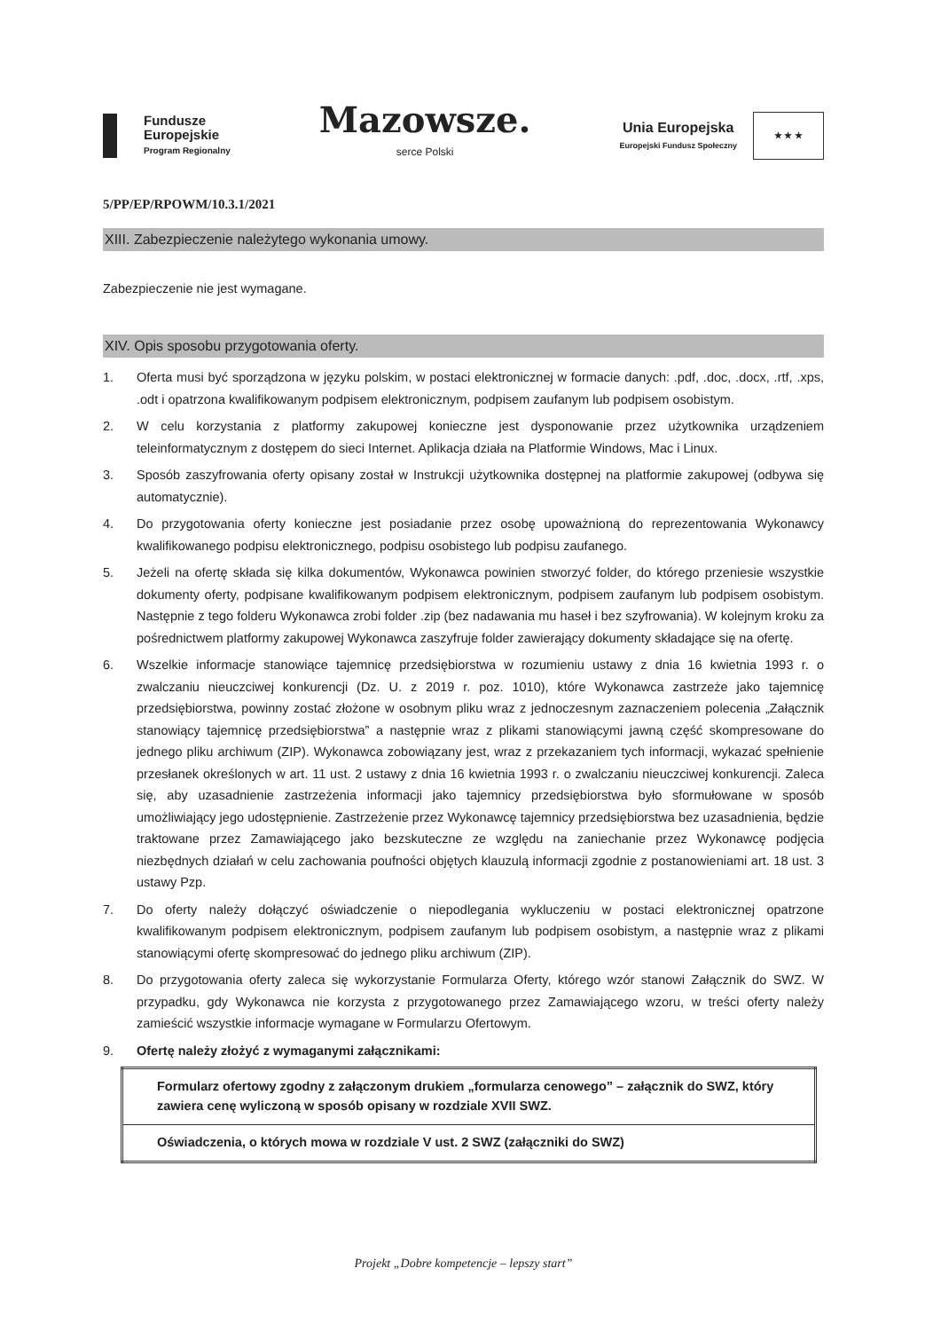Fundusze
Europejskie
Program Regionalny
Mazowsze.
serce Polski
Unia Europejska
Europejski Fundusz Społeczny
★ ★ ★
5/PP/EP/RPOWM/10.3.1/2021
XIII. Zabezpieczenie należytego wykonania umowy.
Zabezpieczenie nie jest wymagane.
XIV. Opis sposobu przygotowania oferty.
1. Oferta musi być sporządzona w języku polskim, w postaci elektronicznej w formacie danych: .pdf, .doc, .docx, .rtf, .xps, .odt i opatrzona kwalifikowanym podpisem elektronicznym, podpisem zaufanym lub podpisem osobistym.
2. W celu korzystania z platformy zakupowej konieczne jest dysponowanie przez użytkownika urządzeniem teleinformatycznym z dostępem do sieci Internet. Aplikacja działa na Platformie Windows, Mac i Linux.
3. Sposób zaszyfrowania oferty opisany został w Instrukcji użytkownika dostępnej na platformie zakupowej (odbywa się automatycznie).
4. Do przygotowania oferty konieczne jest posiadanie przez osobę upoważnioną do reprezentowania Wykonawcy kwalifikowanego podpisu elektronicznego, podpisu osobistego lub podpisu zaufanego.
5. Jeżeli na ofertę składa się kilka dokumentów, Wykonawca powinien stworzyć folder, do którego przeniesie wszystkie dokumenty oferty, podpisane kwalifikowanym podpisem elektronicznym, podpisem zaufanym lub podpisem osobistym. Następnie z tego folderu Wykonawca zrobi folder .zip (bez nadawania mu haseł i bez szyfrowania). W kolejnym kroku za pośrednictwem platformy zakupowej Wykonawca zaszyfruje folder zawierający dokumenty składające się na ofertę.
6. Wszelkie informacje stanowiące tajemnicę przedsiębiorstwa w rozumieniu ustawy z dnia 16 kwietnia 1993 r. o zwalczaniu nieuczciwej konkurencji (Dz. U. z 2019 r. poz. 1010), które Wykonawca zastrzeże jako tajemnicę przedsiębiorstwa, powinny zostać złożone w osobnym pliku wraz z jednoczesnym zaznaczeniem polecenia „Załącznik stanowiący tajemnicę przedsiębiorstwa” a następnie wraz z plikami stanowiącymi jawną część skompresowane do jednego pliku archiwum (ZIP). Wykonawca zobowiązany jest, wraz z przekazaniem tych informacji, wykazać spełnienie przesłanek określonych w art. 11 ust. 2 ustawy z dnia 16 kwietnia 1993 r. o zwalczaniu nieuczciwej konkurencji. Zaleca się, aby uzasadnienie zastrzeżenia informacji jako tajemnicy przedsiębiorstwa było sformułowane w sposób umożliwiający jego udostępnienie. Zastrzeżenie przez Wykonawcę tajemnicy przedsiębiorstwa bez uzasadnienia, będzie traktowane przez Zamawiającego jako bezskuteczne ze względu na zaniechanie przez Wykonawcę podjęcia niezbędnych działań w celu zachowania poufności objętych klauzulą informacji zgodnie z postanowieniami art. 18 ust. 3 ustawy Pzp.
7. Do oferty należy dołączyć oświadczenie o niepodlegania wykluczeniu w postaci elektronicznej opatrzone kwalifikowanym podpisem elektronicznym, podpisem zaufanym lub podpisem osobistym, a następnie wraz z plikami stanowiącymi ofertę skompresować do jednego pliku archiwum (ZIP).
8. Do przygotowania oferty zaleca się wykorzystanie Formularza Oferty, którego wzór stanowi Załącznik do SWZ. W przypadku, gdy Wykonawca nie korzysta z przygotowanego przez Zamawiającego wzoru, w treści oferty należy zamieścić wszystkie informacje wymagane w Formularzu Ofertowym.
9. Ofertę należy złożyć z wymaganymi załącznikami:
| Formularz ofertowy zgodny z załączonym drukiem „formularza cenowego” – załącznik do SWZ, który zawiera cenę wyliczoną w sposób opisany w rozdziale XVII SWZ. |
| Oświadczenia, o których mowa w rozdziale V ust. 2 SWZ (załączniki do SWZ) |
Projekt „Dobre kompetencje – lepszy start”